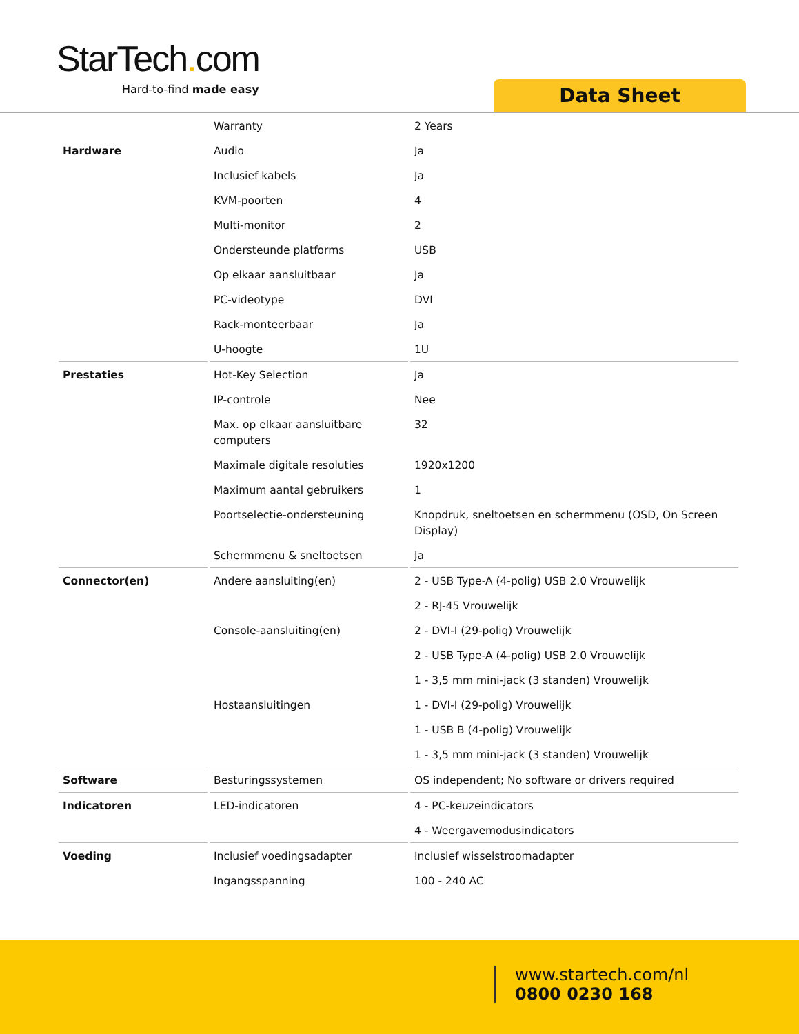StarTech. com
Hard-to-find made easy Data Sheet
| | Warranty | 2 Years |
| Hardware | Audio | Ja |
| | Inclusief kabels | Ja |
| | KVM-poorten | 4 |
| | Multi-monitor | 2 |
| | Ondersteunde platforms | USB |
| | Op elkaar aansluitbaar | Ja |
| | PC-videotype | DVI |
| | Rack-monteerbaar | Ja |
| | U-hoogte | 1U |
| Prestaties | Hot-Key Selection | Ja |
| | IP-controle | Nee |
| | Max. op elkaar aansluitbare computers | 32 |
| | Maximale digitale resoluties | 1920x1200 |
| | Maximum aantal gebruikers | 1 |
| | Poortselectie-ondersteuning | Knopdruk, sneltoetsen en schermmenu (OSD, On Screen Display) |
| | Schermmenu & sneltoetsen | Ja |
| Connector(en) | Andere aansluiting(en) | 2 - USB Type-A (4-polig) USB 2.0 Vrouwelijk |
| | | 2 - RJ-45 Vrouwelijk |
| | Console-aansluiting(en) | 2 - DVI-I (29-polig) Vrouwelijk |
| | | 2 - USB Type-A (4-polig) USB 2.0 Vrouwelijk |
| | | 1 - 3,5 mm mini-jack (3 standen) Vrouwelijk |
| | Hostaansluitingen | 1 - DVI-I (29-polig) Vrouwelijk |
| | | 1 - USB B (4-polig) Vrouwelijk |
| | | 1 - 3,5 mm mini-jack (3 standen) Vrouwelijk |
| Software | Besturingssystemen | OS independent; No software or drivers required |
| Indicatoren | LED-indicatoren | 4 - PC-keuzeindicators |
| | | 4 - Weergavemodusindicators |
| Voeding | Inclusief voedingsadapter | Inclusief wisselstroomadapter |
| | Ingangsspanning | 100 - 240 AC |
www.startech.com/nl
0800 0230 168